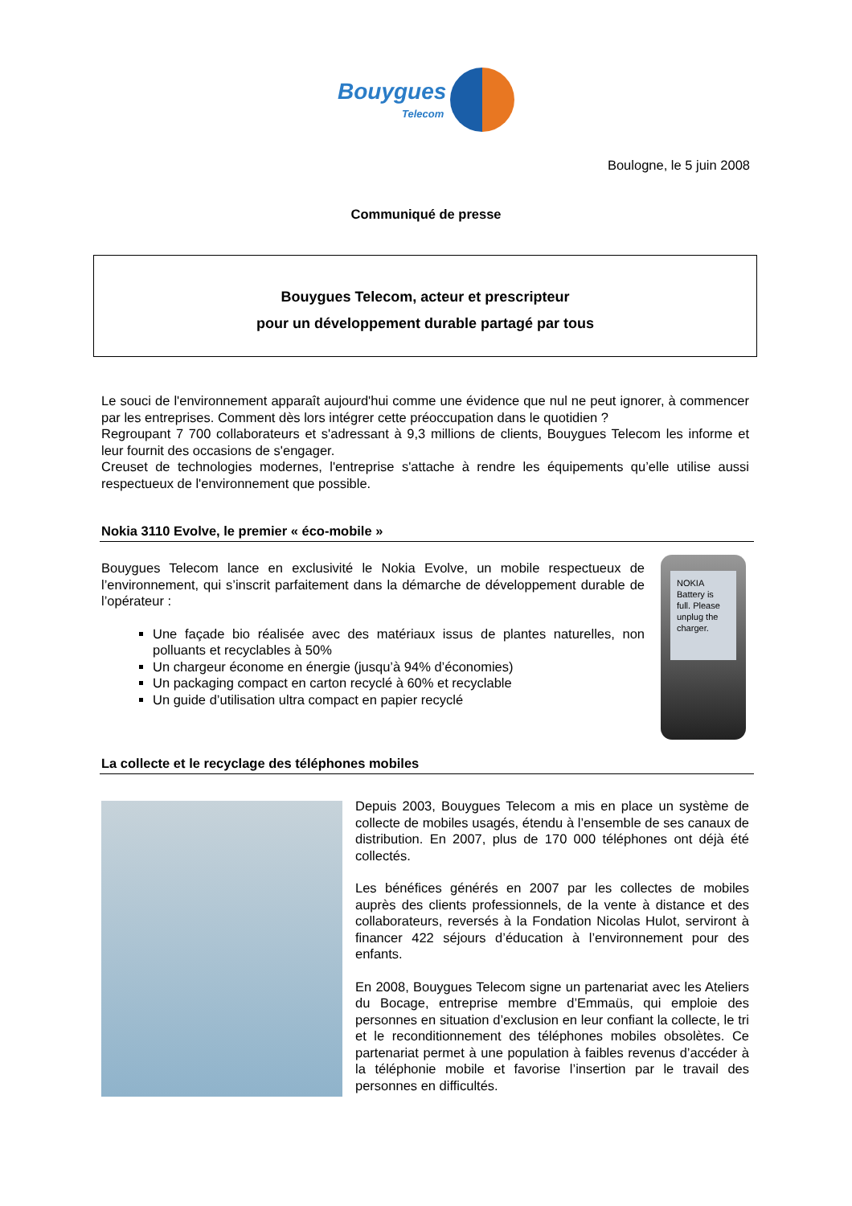Bouygues
Telecom
Boulogne, le 5 juin 2008
Communiqué de presse
Bouygues Telecom, acteur et prescripteur
pour un développement durable partagé par tous
Le souci de l'environnement apparaît aujourd'hui comme une évidence que nul ne peut ignorer, à commencer par les entreprises. Comment dès lors intégrer cette préoccupation dans le quotidien ?
Regroupant 7 700 collaborateurs et s'adressant à 9,3 millions de clients, Bouygues Telecom les informe et leur fournit des occasions de s'engager.
Creuset de technologies modernes, l'entreprise s'attache à rendre les équipements qu’elle utilise aussi respectueux de l'environnement que possible.
Nokia 3110 Evolve, le premier « éco-mobile »
Bouygues Telecom lance en exclusivité le Nokia Evolve, un mobile respectueux de l’environnement, qui s’inscrit parfaitement dans la démarche de développement durable de l’opérateur :
Une façade bio réalisée avec des matériaux issus de plantes naturelles, non polluants et recyclables à 50%
Un chargeur économe en énergie (jusqu’à 94% d’économies)
Un packaging compact en carton recyclé à 60% et recyclable
Un guide d’utilisation ultra compact en papier recyclé
NOKIA
Battery is full. Please unplug the charger.
La collecte et le recyclage des téléphones mobiles
Depuis 2003, Bouygues Telecom a mis en place un système de collecte de mobiles usagés, étendu à l’ensemble de ses canaux de distribution. En 2007, plus de 170 000 téléphones ont déjà été collectés.
Les bénéfices générés en 2007 par les collectes de mobiles auprès des clients professionnels, de la vente à distance et des collaborateurs, reversés à la Fondation Nicolas Hulot, serviront à financer 422 séjours d’éducation à l’environnement pour des enfants.
En 2008, Bouygues Telecom signe un partenariat avec les Ateliers du Bocage, entreprise membre d’Emmaüs, qui emploie des personnes en situation d’exclusion en leur confiant la collecte, le tri et le reconditionnement des téléphones mobiles obsolètes. Ce partenariat permet à une population à faibles revenus d’accéder à la téléphonie mobile et favorise l’insertion par le travail des personnes en difficultés.